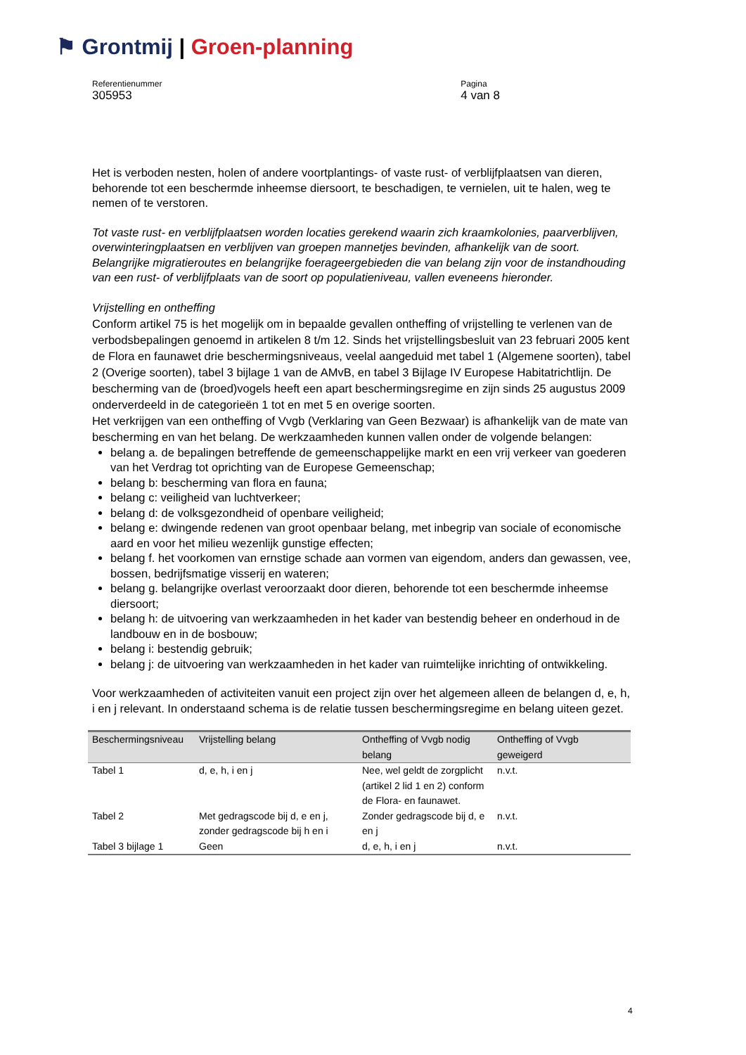⚑ Grontmij | Groen-planning
Referentienummer
305953
Pagina
4 van 8
Het is verboden nesten, holen of andere voortplantings- of vaste rust- of verblijfplaatsen van dieren, behorende tot een beschermde inheemse diersoort, te beschadigen, te vernielen, uit te halen, weg te nemen of te verstoren.
Tot vaste rust- en verblijfplaatsen worden locaties gerekend waarin zich kraamkolonies, paarverblijven, overwinteringplaatsen en verblijven van groepen mannetjes bevinden, afhankelijk van de soort. Belangrijke migratieroutes en belangrijke foerageergebieden die van belang zijn voor de instandhouding van een rust- of verblijfplaats van de soort op populatieniveau, vallen eveneens hieronder.
Vrijstelling en ontheffing
Conform artikel 75 is het mogelijk om in bepaalde gevallen ontheffing of vrijstelling te verlenen van de verbodsbepalingen genoemd in artikelen 8 t/m 12. Sinds het vrijstellingsbesluit van 23 februari 2005 kent de Flora en faunawet drie beschermingsniveaus, veelal aangeduid met tabel 1 (Algemene soorten), tabel 2 (Overige soorten), tabel 3 bijlage 1 van de AMvB, en tabel 3 Bijlage IV Europese Habitatrichtlijn. De bescherming van de (broed)vogels heeft een apart beschermingsregime en zijn sinds 25 augustus 2009 onderverdeeld in de categorieën 1 tot en met 5 en overige soorten.
Het verkrijgen van een ontheffing of Vvgb (Verklaring van Geen Bezwaar) is afhankelijk van de mate van bescherming en van het belang. De werkzaamheden kunnen vallen onder de volgende belangen:
belang a. de bepalingen betreffende de gemeenschappelijke markt en een vrij verkeer van goederen van het Verdrag tot oprichting van de Europese Gemeenschap;
belang b: bescherming van flora en fauna;
belang c: veiligheid van luchtverkeer;
belang d: de volksgezondheid of openbare veiligheid;
belang e: dwingende redenen van groot openbaar belang, met inbegrip van sociale of economische aard en voor het milieu wezenlijk gunstige effecten;
belang f. het voorkomen van ernstige schade aan vormen van eigendom, anders dan gewassen, vee, bossen, bedrijfsmatige visserij en wateren;
belang g. belangrijke overlast veroorzaakt door dieren, behorende tot een beschermde inheemse diersoort;
belang h: de uitvoering van werkzaamheden in het kader van bestendig beheer en onderhoud in de landbouw en in de bosbouw;
belang i: bestendig gebruik;
belang j: de uitvoering van werkzaamheden in het kader van ruimtelijke inrichting of ontwikkeling.
Voor werkzaamheden of activiteiten vanuit een project zijn over het algemeen alleen de belangen d, e, h, i en j relevant. In onderstaand schema is de relatie tussen beschermingsregime en belang uiteen gezet.
| Beschermingsniveau | Vrijstelling belang | Ontheffing of Vvgb nodig belang | Ontheffing of Vvgb geweigerd |
| --- | --- | --- | --- |
| Tabel 1 | d, e, h, i en j | Nee, wel geldt de zorgplicht (artikel 2 lid 1 en 2) conform de Flora- en faunawet. | n.v.t. |
| Tabel 2 | Met gedragscode bij d, e en j, zonder gedragscode bij h en i | Zonder gedragscode bij d, e en j | n.v.t. |
| Tabel 3 bijlage 1 | Geen | d, e, h, i en j | n.v.t. |
4